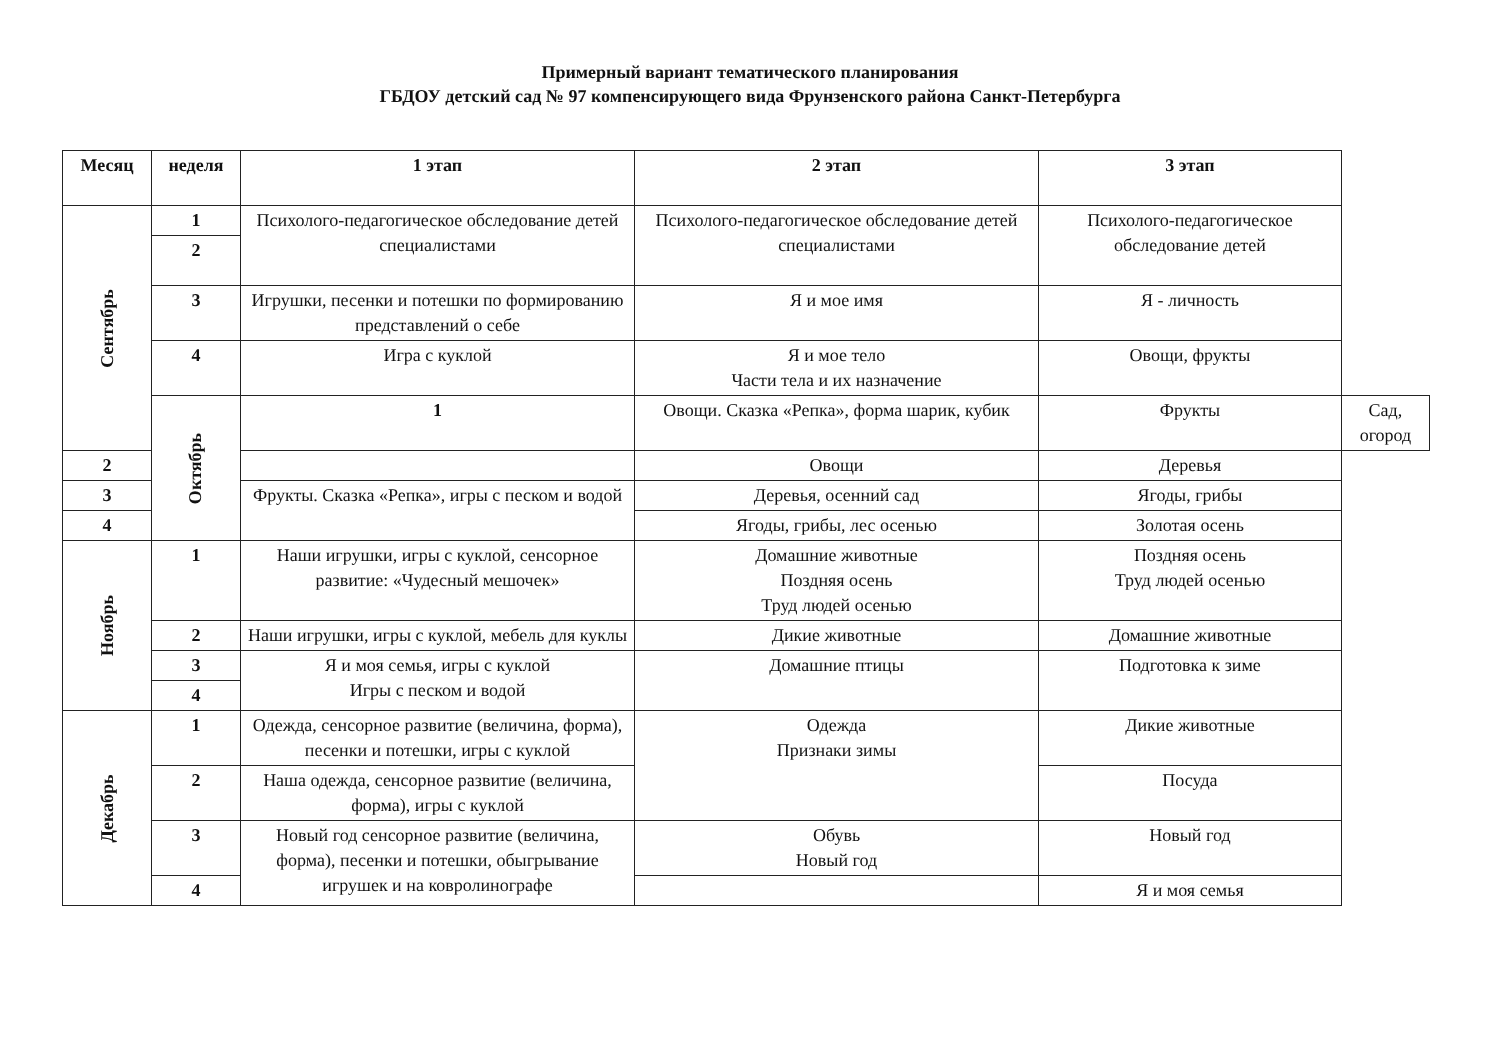Примерный вариант тематического планирования
ГБДОУ детский сад № 97 компенсирующего вида Фрунзенского района Санкт-Петербурга
| Месяц | неделя | 1 этап | 2 этап | 3 этап | |
| --- | --- | --- | --- | --- | --- |
| Сентябрь | 1 | Психолого-педагогическое обследование детей специалистами | Психолого-педагогическое обследование детей специалистами | Психолого-педагогическое обследование детей | |
| | 2 | | | | |
| | 3 | Игрушки, песенки и потешки по формированию представлений о себе | Я и мое имя | Я - личность | |
| | 4 | Игра с куклой | Я и мое тело Части тела и их назначение | Овощи, фрукты | |
| | Октябрь | 1 | Овощи. Сказка «Репка», форма шарик, кубик | Фрукты | Сад, огород |
| 2 | | | Овощи | Деревья | |
| 3 | | Фрукты. Сказка «Репка», игры с песком и водой | Деревья, осенний сад | Ягоды, грибы | |
| 4 | | | Ягоды, грибы, лес осенью | Золотая осень | |
| Ноябрь | 1 | Наши игрушки, игры с куклой, сенсорное развитие: «Чудесный мешочек» | Домашние животные Поздняя осень Труд людей осенью | Поздняя осень Труд людей осенью | |
| | 2 | Наши игрушки, игры с куклой, мебель для куклы | Дикие животные | Домашние животные | |
| | 3 | Я и моя семья, игры с куклой Игры с песком и водой | Домашние птицы | Подготовка к зиме | |
| | 4 | | | | |
| Декабрь | 1 | Одежда, сенсорное развитие (величина, форма), песенки и потешки, игры с куклой | Одежда Признаки зимы | Дикие животные | |
| | 2 | Наша одежда, сенсорное развитие (величина, форма), игры с куклой | | Посуда | |
| | 3 | Новый год сенсорное развитие (величина, форма), песенки и потешки, обыгрывание игрушек и на ковролинографе | Обувь Новый год | Новый год | |
| | 4 | | | Я и моя семья | |